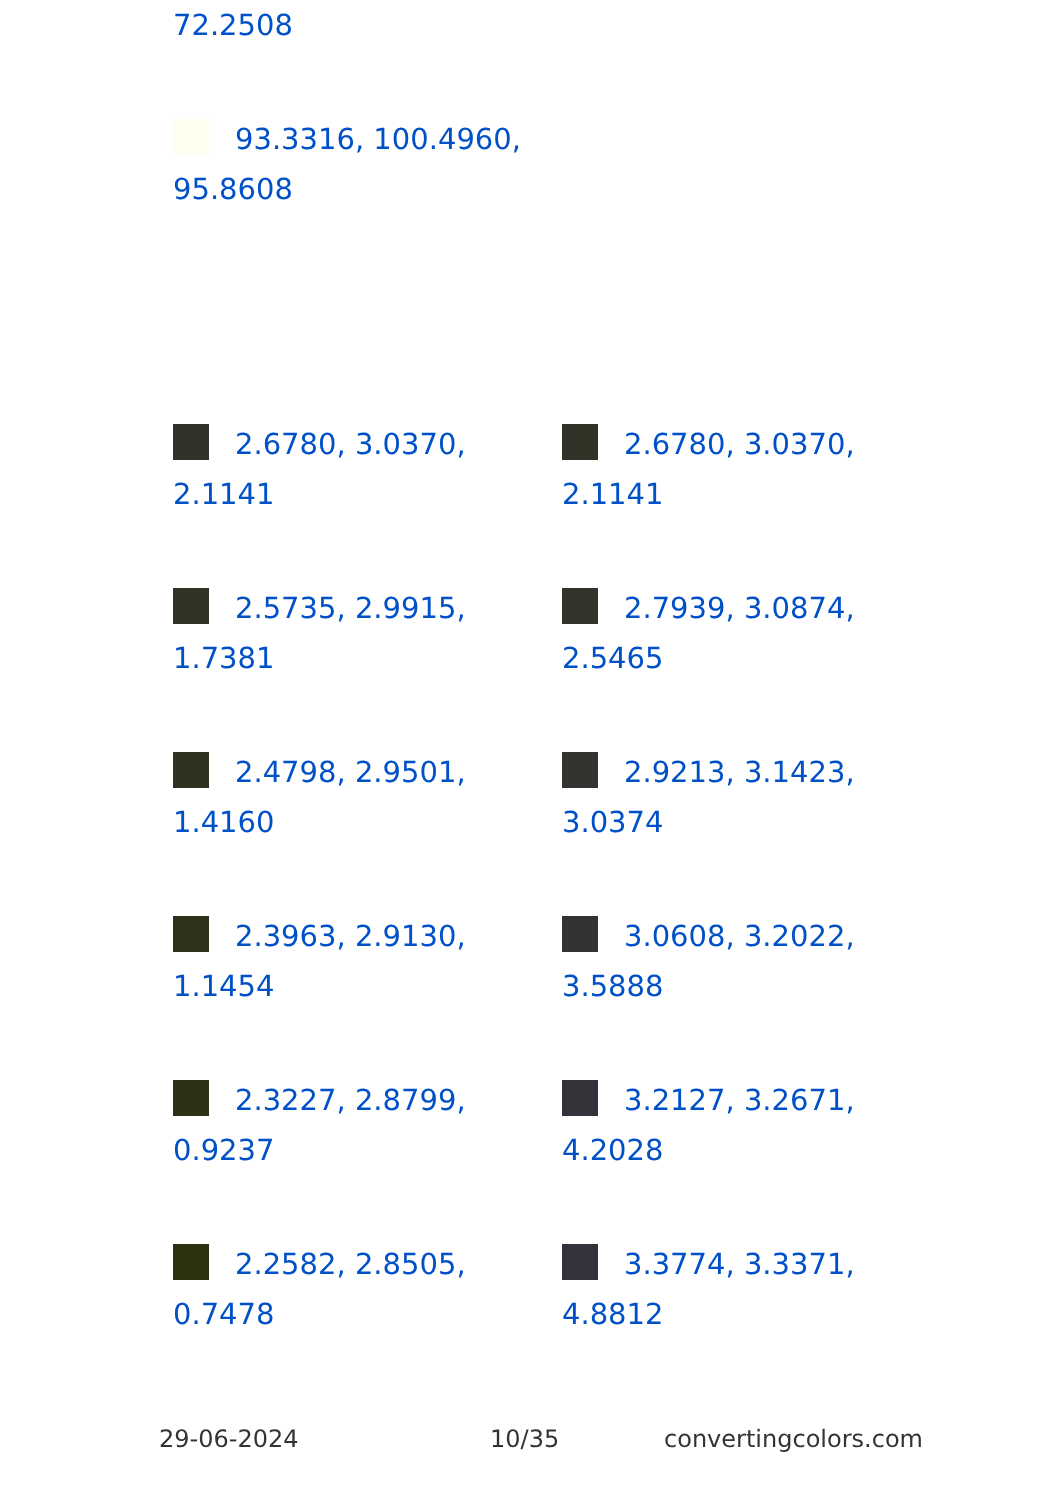72.2508
93.3316, 100.4960, 95.8608
2.6780, 3.0370, 2.1141
2.6780, 3.0370, 2.1141
2.5735, 2.9915, 1.7381
2.7939, 3.0874, 2.5465
2.4798, 2.9501, 1.4160
2.9213, 3.1423, 3.0374
2.3963, 2.9130, 1.1454
3.0608, 3.2022, 3.5888
2.3227, 2.8799, 0.9237
3.2127, 3.2671, 4.2028
2.2582, 2.8505, 0.7478
3.3774, 3.3371, 4.8812
29-06-2024 10/35 convertingcolors.com